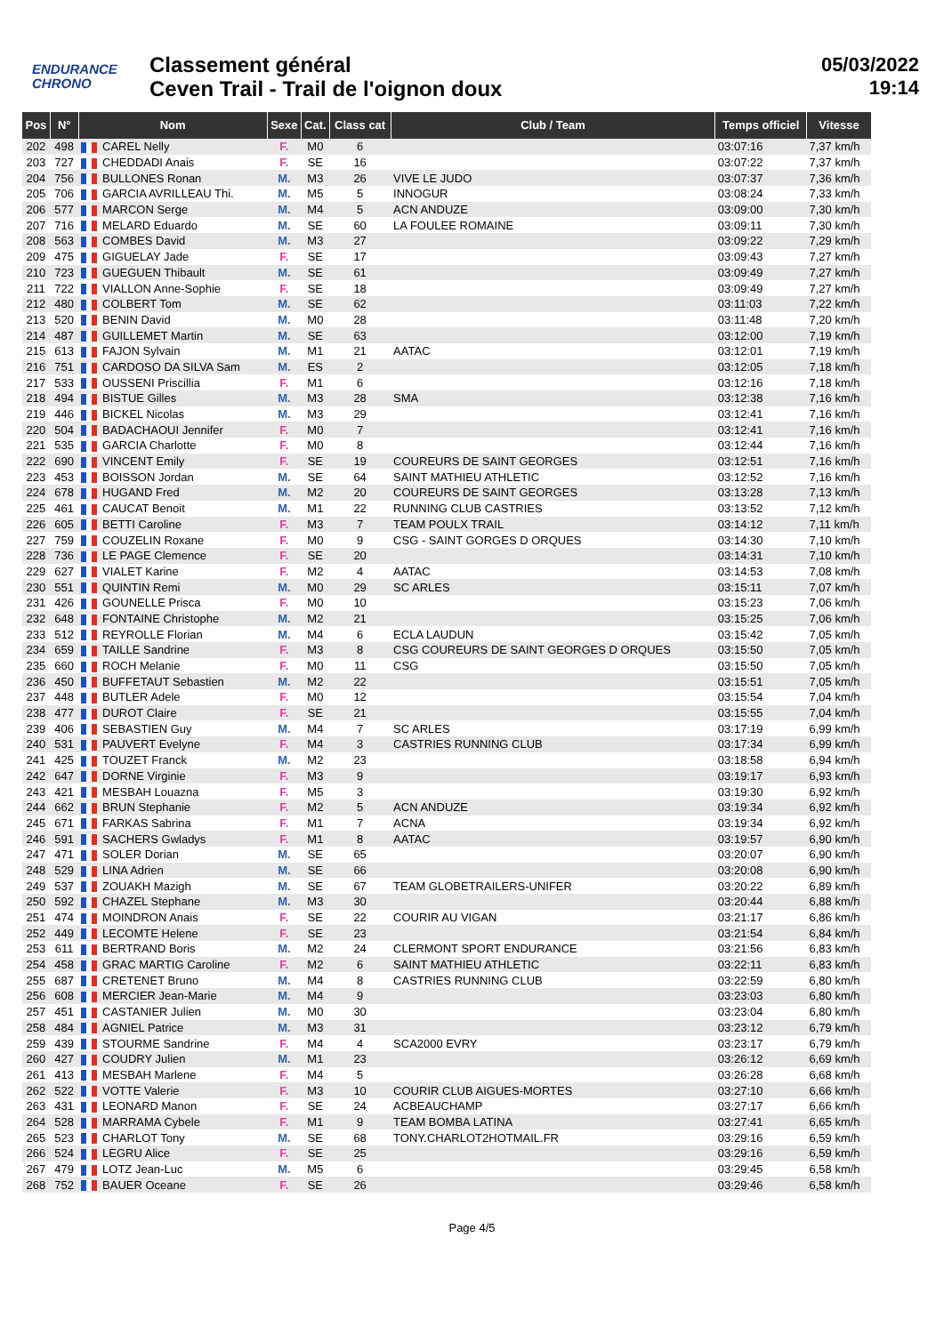ENDURANCE
CHRONO
Classement général
Ceven Trail - Trail de l'oignon doux
05/03/2022
19:14
| Pos | N° | Nom | Sexe | Cat. | Class cat | Club / Team | Temps officiel | Vitesse |
| --- | --- | --- | --- | --- | --- | --- | --- | --- |
| 202 | 498 | CAREL Nelly | F. | M0 | 6 | | 03:07:16 | 7,37 km/h |
| 203 | 727 | CHEDDADI Anais | F. | SE | 16 | | 03:07:22 | 7,37 km/h |
| 204 | 756 | BULLONES Ronan | M. | M3 | 26 | VIVE LE JUDO | 03:07:37 | 7,36 km/h |
| 205 | 706 | GARCIA AVRILLEAU Thi. | M. | M5 | 5 | INNOGUR | 03:08:24 | 7,33 km/h |
| 206 | 577 | MARCON Serge | M. | M4 | 5 | ACN ANDUZE | 03:09:00 | 7,30 km/h |
| 207 | 716 | MELARD Eduardo | M. | SE | 60 | LA FOULEE ROMAINE | 03:09:11 | 7,30 km/h |
| 208 | 563 | COMBES David | M. | M3 | 27 | | 03:09:22 | 7,29 km/h |
| 209 | 475 | GIGUELAY Jade | F. | SE | 17 | | 03:09:43 | 7,27 km/h |
| 210 | 723 | GUEGUEN Thibault | M. | SE | 61 | | 03:09:49 | 7,27 km/h |
| 211 | 722 | VIALLON Anne-Sophie | F. | SE | 18 | | 03:09:49 | 7,27 km/h |
| 212 | 480 | COLBERT Tom | M. | SE | 62 | | 03:11:03 | 7,22 km/h |
| 213 | 520 | BENIN David | M. | M0 | 28 | | 03:11:48 | 7,20 km/h |
| 214 | 487 | GUILLEMET Martin | M. | SE | 63 | | 03:12:00 | 7,19 km/h |
| 215 | 613 | FAJON Sylvain | M. | M1 | 21 | AATAC | 03:12:01 | 7,19 km/h |
| 216 | 751 | CARDOSO DA SILVA Sam | M. | ES | 2 | | 03:12:05 | 7,18 km/h |
| 217 | 533 | OUSSENI Priscillia | F. | M1 | 6 | | 03:12:16 | 7,18 km/h |
| 218 | 494 | BISTUE Gilles | M. | M3 | 28 | SMA | 03:12:38 | 7,16 km/h |
| 219 | 446 | BICKEL Nicolas | M. | M3 | 29 | | 03:12:41 | 7,16 km/h |
| 220 | 504 | BADACHAOUI Jennifer | F. | M0 | 7 | | 03:12:41 | 7,16 km/h |
| 221 | 535 | GARCIA Charlotte | F. | M0 | 8 | | 03:12:44 | 7,16 km/h |
| 222 | 690 | VINCENT Emily | F. | SE | 19 | COUREURS DE SAINT GEORGES | 03:12:51 | 7,16 km/h |
| 223 | 453 | BOISSON Jordan | M. | SE | 64 | SAINT MATHIEU ATHLETIC | 03:12:52 | 7,16 km/h |
| 224 | 678 | HUGAND Fred | M. | M2 | 20 | COUREURS DE SAINT GEORGES | 03:13:28 | 7,13 km/h |
| 225 | 461 | CAUCAT Benoit | M. | M1 | 22 | RUNNING CLUB CASTRIES | 03:13:52 | 7,12 km/h |
| 226 | 605 | BETTI Caroline | F. | M3 | 7 | TEAM POULX TRAIL | 03:14:12 | 7,11 km/h |
| 227 | 759 | COUZELIN Roxane | F. | M0 | 9 | CSG - SAINT GORGES D ORQUES | 03:14:30 | 7,10 km/h |
| 228 | 736 | LE PAGE Clemence | F. | SE | 20 | | 03:14:31 | 7,10 km/h |
| 229 | 627 | VIALET Karine | F. | M2 | 4 | AATAC | 03:14:53 | 7,08 km/h |
| 230 | 551 | QUINTIN Remi | M. | M0 | 29 | SC ARLES | 03:15:11 | 7,07 km/h |
| 231 | 426 | GOUNELLE Prisca | F. | M0 | 10 | | 03:15:23 | 7,06 km/h |
| 232 | 648 | FONTAINE Christophe | M. | M2 | 21 | | 03:15:25 | 7,06 km/h |
| 233 | 512 | REYROLLE Florian | M. | M4 | 6 | ECLA LAUDUN | 03:15:42 | 7,05 km/h |
| 234 | 659 | TAILLE Sandrine | F. | M3 | 8 | CSG COUREURS DE SAINT GEORGES D ORQUES | 03:15:50 | 7,05 km/h |
| 235 | 660 | ROCH Melanie | F. | M0 | 11 | CSG | 03:15:50 | 7,05 km/h |
| 236 | 450 | BUFFETAUT Sebastien | M. | M2 | 22 | | 03:15:51 | 7,05 km/h |
| 237 | 448 | BUTLER Adele | F. | M0 | 12 | | 03:15:54 | 7,04 km/h |
| 238 | 477 | DUROT Claire | F. | SE | 21 | | 03:15:55 | 7,04 km/h |
| 239 | 406 | SEBASTIEN Guy | M. | M4 | 7 | SC ARLES | 03:17:19 | 6,99 km/h |
| 240 | 531 | PAUVERT Evelyne | F. | M4 | 3 | CASTRIES RUNNING CLUB | 03:17:34 | 6,99 km/h |
| 241 | 425 | TOUZET Franck | M. | M2 | 23 | | 03:18:58 | 6,94 km/h |
| 242 | 647 | DORNE Virginie | F. | M3 | 9 | | 03:19:17 | 6,93 km/h |
| 243 | 421 | MESBAH Louazna | F. | M5 | 3 | | 03:19:30 | 6,92 km/h |
| 244 | 662 | BRUN Stephanie | F. | M2 | 5 | ACN ANDUZE | 03:19:34 | 6,92 km/h |
| 245 | 671 | FARKAS Sabrina | F. | M1 | 7 | ACNA | 03:19:34 | 6,92 km/h |
| 246 | 591 | SACHERS Gwladys | F. | M1 | 8 | AATAC | 03:19:57 | 6,90 km/h |
| 247 | 471 | SOLER Dorian | M. | SE | 65 | | 03:20:07 | 6,90 km/h |
| 248 | 529 | LINA Adrien | M. | SE | 66 | | 03:20:08 | 6,90 km/h |
| 249 | 537 | ZOUAKH Mazigh | M. | SE | 67 | TEAM GLOBETRAILERS-UNIFER | 03:20:22 | 6,89 km/h |
| 250 | 592 | CHAZEL Stephane | M. | M3 | 30 | | 03:20:44 | 6,88 km/h |
| 251 | 474 | MOINDRON Anais | F. | SE | 22 | COURIR AU VIGAN | 03:21:17 | 6,86 km/h |
| 252 | 449 | LECOMTE Helene | F. | SE | 23 | | 03:21:54 | 6,84 km/h |
| 253 | 611 | BERTRAND Boris | M. | M2 | 24 | CLERMONT SPORT ENDURANCE | 03:21:56 | 6,83 km/h |
| 254 | 458 | GRAC MARTIG Caroline | F. | M2 | 6 | SAINT MATHIEU ATHLETIC | 03:22:11 | 6,83 km/h |
| 255 | 687 | CRETENET Bruno | M. | M4 | 8 | CASTRIES RUNNING CLUB | 03:22:59 | 6,80 km/h |
| 256 | 608 | MERCIER Jean-Marie | M. | M4 | 9 | | 03:23:03 | 6,80 km/h |
| 257 | 451 | CASTANIER Julien | M. | M0 | 30 | | 03:23:04 | 6,80 km/h |
| 258 | 484 | AGNIEL Patrice | M. | M3 | 31 | | 03:23:12 | 6,79 km/h |
| 259 | 439 | STOURME Sandrine | F. | M4 | 4 | SCA2000 EVRY | 03:23:17 | 6,79 km/h |
| 260 | 427 | COUDRY Julien | M. | M1 | 23 | | 03:26:12 | 6,69 km/h |
| 261 | 413 | MESBAH Marlene | F. | M4 | 5 | | 03:26:28 | 6,68 km/h |
| 262 | 522 | VOTTE Valerie | F. | M3 | 10 | COURIR CLUB AIGUES-MORTES | 03:27:10 | 6,66 km/h |
| 263 | 431 | LEONARD Manon | F. | SE | 24 | ACBEAUCHAMP | 03:27:17 | 6,66 km/h |
| 264 | 528 | MARRAMA Cybele | F. | M1 | 9 | TEAM BOMBA LATINA | 03:27:41 | 6,65 km/h |
| 265 | 523 | CHARLOT Tony | M. | SE | 68 | TONY.CHARLOT2HOTMAIL.FR | 03:29:16 | 6,59 km/h |
| 266 | 524 | LEGRU Alice | F. | SE | 25 | | 03:29:16 | 6,59 km/h |
| 267 | 479 | LOTZ Jean-Luc | M. | M5 | 6 | | 03:29:45 | 6,58 km/h |
| 268 | 752 | BAUER Oceane | F. | SE | 26 | | 03:29:46 | 6,58 km/h |
Page 4/5